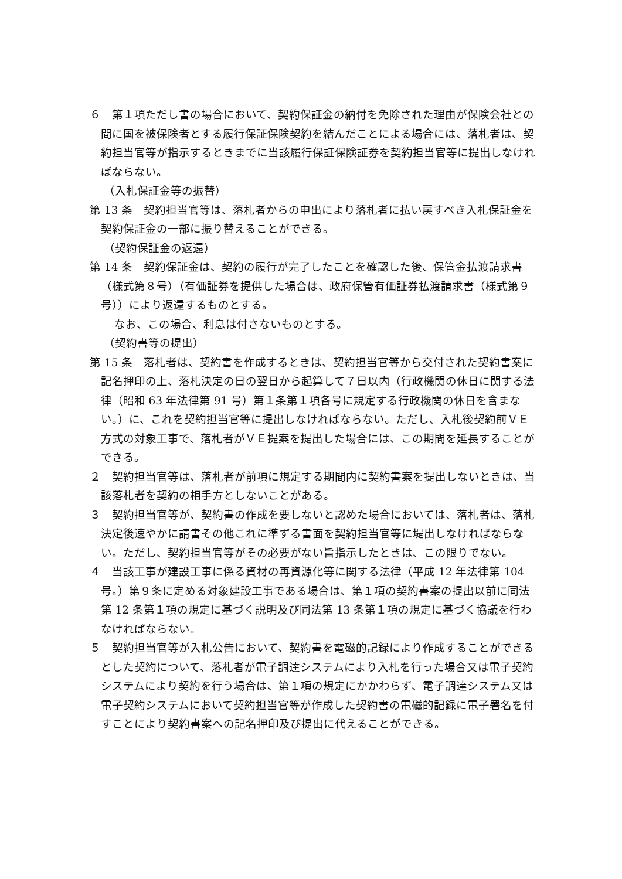６　第１項ただし書の場合において、契約保証金の納付を免除された理由が保険会社との間に国を被保険者とする履行保証保険契約を結んだことによる場合には、落札者は、契約担当官等が指示するときまでに当該履行保証保険証券を契約担当官等に提出しなければならない。
（入札保証金等の振替）
第 13 条　契約担当官等は、落札者からの申出により落札者に払い戻すべき入札保証金を契約保証金の一部に振り替えることができる。
（契約保証金の返還）
第 14 条　契約保証金は、契約の履行が完了したことを確認した後、保管金払渡請求書（様式第８号）（有価証券を提供した場合は、政府保管有価証券払渡請求書（様式第９号））により返還するものとする。
なお、この場合、利息は付さないものとする。
（契約書等の提出）
第 15 条　落札者は、契約書を作成するときは、契約担当官等から交付された契約書案に記名押印の上、落札決定の日の翌日から起算して７日以内（行政機関の休日に関する法律（昭和 63 年法律第 91 号）第１条第１項各号に規定する行政機関の休日を含まない。）に、これを契約担当官等に提出しなければならない。ただし、入札後契約前ＶＥ方式の対象工事で、落札者がＶＥ提案を提出した場合には、この期間を延長することができる。
２　契約担当官等は、落札者が前項に規定する期間内に契約書案を提出しないときは、当該落札者を契約の相手方としないことがある。
３　契約担当官等が、契約書の作成を要しないと認めた場合においては、落札者は、落札決定後速やかに請書その他これに準ずる書面を契約担当官等に堤出しなければならない。ただし、契約担当官等がその必要がない旨指示したときは、この限りでない。
４　当該工事が建設工事に係る資材の再資源化等に関する法律（平成 12 年法律第 104 号。）第９条に定める対象建設工事である場合は、第１項の契約書案の提出以前に同法第 12 条第１項の規定に基づく説明及び同法第 13 条第１項の規定に基づく協議を行わなければならない。
５　契約担当官等が入札公告において、契約書を電磁的記録により作成することができるとした契約について、落札者が電子調達システムにより入札を行った場合又は電子契約システムにより契約を行う場合は、第１項の規定にかかわらず、電子調達システム又は電子契約システムにおいて契約担当官等が作成した契約書の電磁的記録に電子署名を付すことにより契約書案への記名押印及び提出に代えることができる。